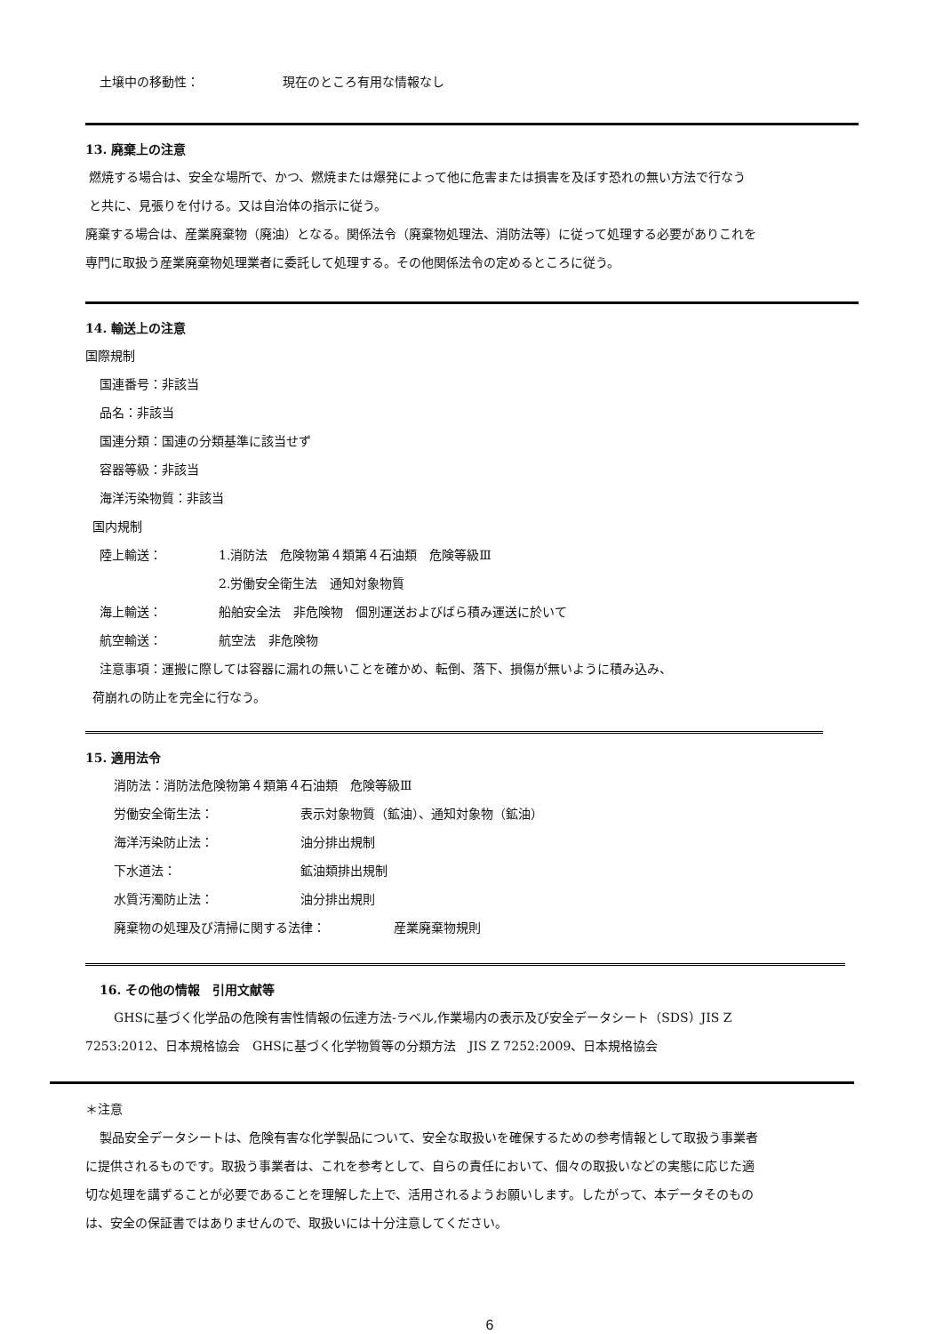土壌中の移動性： 現在のところ有用な情報なし
13. 廃棄上の注意
燃焼する場合は、安全な場所で、かつ、燃焼または爆発によって他に危害または損害を及ぼす恐れの無い方法で行なう
と共に、見張りを付ける。又は自治体の指示に従う。
廃棄する場合は、産業廃棄物（廃油）となる。関係法令（廃棄物処理法、消防法等）に従って処理する必要がありこれを
専門に取扱う産業廃棄物処理業者に委託して処理する。その他関係法令の定めるところに従う。
14. 輸送上の注意
国際規制
国連番号：非該当
品名：非該当
国連分類：国連の分類基準に該当せず
容器等級：非該当
海洋汚染物質：非該当
国内規制
陸上輸送： 1.消防法　危険物第４類第４石油類　危険等級Ⅲ
2.労働安全衛生法　通知対象物質
海上輸送： 船舶安全法　非危険物　個別運送およびばら積み運送に於いて
航空輸送： 航空法　非危険物
注意事項：運搬に際しては容器に漏れの無いことを確かめ、転倒、落下、損傷が無いように積み込み、
荷崩れの防止を完全に行なう。
15. 適用法令
消防法：消防法危険物第４類第４石油類　危険等級Ⅲ
労働安全衛生法： 表示対象物質（鉱油）、通知対象物（鉱油）
海洋汚染防止法： 油分排出規制
下水道法： 鉱油類排出規制
水質汚濁防止法： 油分排出規則
廃棄物の処理及び清掃に関する法律： 産業廃棄物規則
16. その他の情報　引用文献等
GHSに基づく化学品の危険有害性情報の伝達方法-ラベル,作業場内の表示及び安全データシート（SDS）JIS Z
7253:2012、日本規格協会　GHSに基づく化学物質等の分類方法　JIS Z 7252:2009、日本規格協会
＊注意
製品安全データシートは、危険有害な化学製品について、安全な取扱いを確保するための参考情報として取扱う事業者
に提供されるものです。取扱う事業者は、これを参考として、自らの責任において、個々の取扱いなどの実態に応じた適
切な処理を講ずることが必要であることを理解した上で、活用されるようお願いします。したがって、本データそのもの
は、安全の保証書ではありませんので、取扱いには十分注意してください。
6